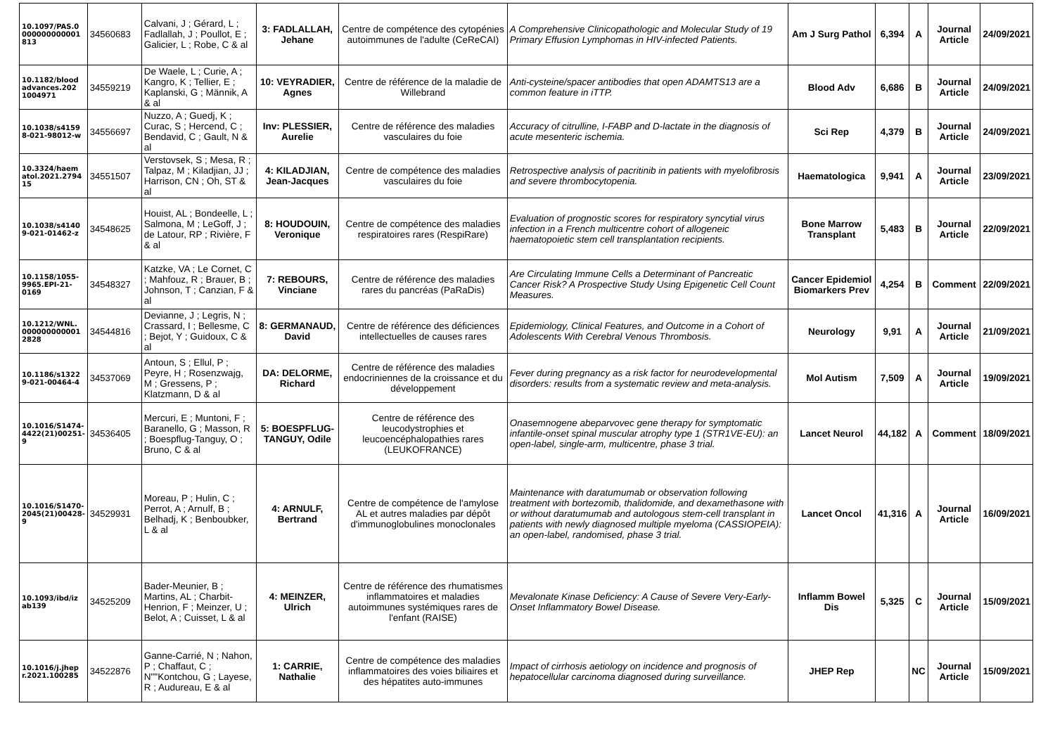| 10.1097/PAS.0 000000000001 813 | 34560683 | Calvani, J ; Gérard, L ; Fadlallah, J ; Poullot, E ; Galicier, L ; Robe, C & al | 3: FADLALLAH, Jehane | Centre de compétence des cytopénies autoimmunes de l'adulte (CeReCAI) | A Comprehensive Clinicopathologic and Molecular Study of 19 Primary Effusion Lymphomas in HIV-infected Patients. | Am J Surg Pathol | 6,394 | A | Journal Article | 24/09/2021 |
| 10.1182/blood advances.202 1004971 | 34559219 | De Waele, L ; Curie, A ; Kangro, K ; Tellier, E ; Kaplanski, G ; Männik, A & al | 10: VEYRADIER, Agnes | Centre de référence de la maladie de Willebrand | Anti-cysteine/spacer antibodies that open ADAMTS13 are a common feature in iTTP. | Blood Adv | 6,686 | B | Journal Article | 24/09/2021 |
| 10.1038/s4159 8-021-98012-w | 34556697 | Nuzzo, A ; Guedj, K ; Curac, S ; Hercend, C ; Bendavid, C ; Gault, N & al | Inv: PLESSIER, Aurelie | Centre de référence des maladies vasculaires du foie | Accuracy of citrulline, I-FABP and D-lactate in the diagnosis of acute mesenteric ischemia. | Sci Rep | 4,379 | B | Journal Article | 24/09/2021 |
| 10.3324/haem atol.2021.2794 15 | 34551507 | Verstovsek, S ; Mesa, R ; Talpaz, M ; Kiladjian, JJ ; Harrison, CN ; Oh, ST & al | 4: KILADJIAN, Jean-Jacques | Centre de compétence des maladies vasculaires du foie | Retrospective analysis of pacritinib in patients with myelofibrosis and severe thrombocytopenia. | Haematologica | 9,941 | A | Journal Article | 23/09/2021 |
| 10.1038/s4140 9-021-01462-z | 34548625 | Houist, AL ; Bondeelle, L ; Salmona, M ; LeGoff, J ; de Latour, RP ; Rivière, F & al | 8: HOUDOUIN, Veronique | Centre de compétence des maladies respiratoires rares (RespiRare) | Evaluation of prognostic scores for respiratory syncytial virus infection in a French multicentre cohort of allogeneic haematopoietic stem cell transplantation recipients. | Bone Marrow Transplant | 5,483 | B | Journal Article | 22/09/2021 |
| 10.1158/1055-9965.EPI-21-0169 | 34548327 | Katzke, VA ; Le Cornet, C ; Mahfouz, R ; Brauer, B ; Johnson, T ; Canzian, F & al | 7: REBOURS, Vinciane | Centre de référence des maladies rares du pancréas (PaRaDis) | Are Circulating Immune Cells a Determinant of Pancreatic Cancer Risk? A Prospective Study Using Epigenetic Cell Count Measures. | Cancer Epidemiol Biomarkers Prev | 4,254 | B | Comment | 22/09/2021 |
| 10.1212/WNL. 000000000001 2828 | 34544816 | Devianne, J ; Legris, N ; Crassard, I ; Bellesme, C ; Bejot, Y ; Guidoux, C & al | 8: GERMANAUD, David | Centre de référence des déficiences intellectuelles de causes rares | Epidemiology, Clinical Features, and Outcome in a Cohort of Adolescents With Cerebral Venous Thrombosis. | Neurology | 9,91 | A | Journal Article | 21/09/2021 |
| 10.1186/s1322 9-021-00464-4 | 34537069 | Antoun, S ; Ellul, P ; Peyre, H ; Rosenzwajg, M ; Gressens, P ; Klatzmann, D & al | DA: DELORME, Richard | Centre de référence des maladies endocriniennes de la croissance et du développement | Fever during pregnancy as a risk factor for neurodevelopmental disorders: results from a systematic review and meta-analysis. | Mol Autism | 7,509 | A | Journal Article | 19/09/2021 |
| 10.1016/S1474-4422(21)00251-9 | 34536405 | Mercuri, E ; Muntoni, F ; Baranello, G ; Masson, R ; Boespflug-Tanguy, O ; Bruno, C & al | 5: BOESPFLUG-TANGUY, Odile | Centre de référence des leucodystrophies et leucoencéphalopathies rares (LEUKOFRANCE) | Onasemnogene abeparvovec gene therapy for symptomatic infantile-onset spinal muscular atrophy type 1 (STR1VE-EU): an open-label, single-arm, multicentre, phase 3 trial. | Lancet Neurol | 44,182 | A | Comment | 18/09/2021 |
| 10.1016/S1470-2045(21)00428-9 | 34529931 | Moreau, P ; Hulin, C ; Perrot, A ; Arnulf, B ; Belhadj, K ; Benboubker, L & al | 4: ARNULF, Bertrand | Centre de compétence de l'amylose AL et autres maladies par dépôt d'immunoglobulines monoclonales | Maintenance with daratumumab or observation following treatment with bortezomib, thalidomide, and dexamethasone with or without daratumumab and autologous stem-cell transplant in patients with newly diagnosed multiple myeloma (CASSIOPEIA): an open-label, randomised, phase 3 trial. | Lancet Oncol | 41,316 | A | Journal Article | 16/09/2021 |
| 10.1093/ibd/iz ab139 | 34525209 | Bader-Meunier, B ; Martins, AL ; Charbit-Henrion, F ; Meinzer, U ; Belot, A ; Cuisset, L & al | 4: MEINZER, Ulrich | Centre de référence des rhumatismes inflammatoires et maladies autoimmunes systémiques rares de l'enfant (RAISE) | Mevalonate Kinase Deficiency: A Cause of Severe Very-Early-Onset Inflammatory Bowel Disease. | Inflamm Bowel Dis | 5,325 | C | Journal Article | 15/09/2021 |
| 10.1016/j.jhep r.2021.100285 | 34522876 | Ganne-Carrié, N ; Nahon, P ; Chaffaut, C ; N""Kontchou, G ; Layese, R ; Audureau, E & al | 1: CARRIE, Nathalie | Centre de compétence des maladies inflammatoires des voies biliaires et des hépatites auto-immunes | Impact of cirrhosis aetiology on incidence and prognosis of hepatocellular carcinoma diagnosed during surveillance. | JHEP Rep | | NC | Journal Article | 15/09/2021 |